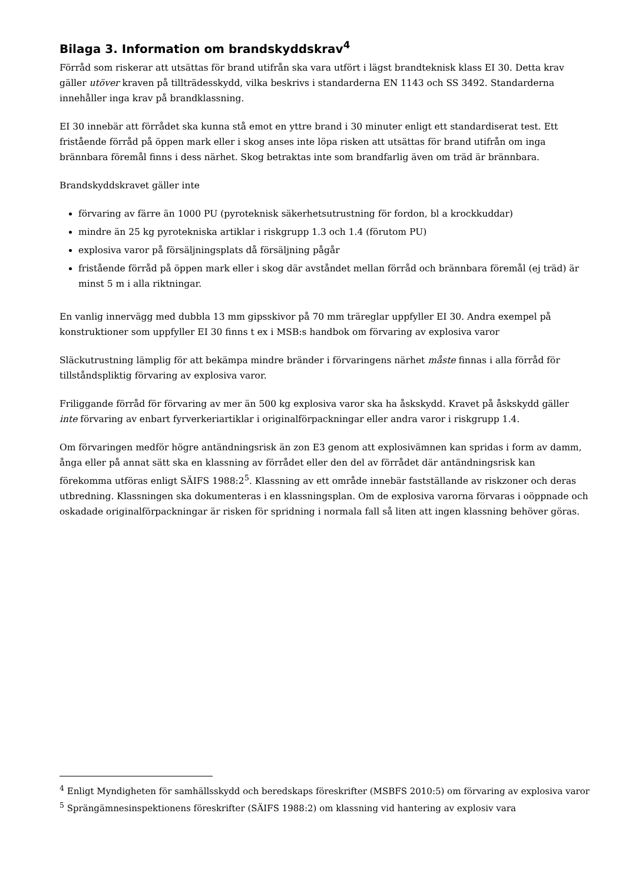Bilaga 3. Information om brandskyddskrav<sup>4</sup>
Förråd som riskerar att utsättas för brand utifrån ska vara utfört i lägst brandteknisk klass EI 30. Detta krav gäller utöver kraven på tillträdesskydd, vilka beskrivs i standarderna EN 1143 och SS 3492. Standarderna innehåller inga krav på brandklassning.
EI 30 innebär att förrådet ska kunna stå emot en yttre brand i 30 minuter enligt ett standardiserat test. Ett fristående förråd på öppen mark eller i skog anses inte löpa risken att utsättas för brand utifrån om inga brännbara föremål finns i dess närhet. Skog betraktas inte som brandfarlig även om träd är brännbara.
Brandskyddskravet gäller inte
förvaring av färre än 1000 PU (pyroteknisk säkerhetsutrustning för fordon, bl a krockkuddar)
mindre än 25 kg pyrotekniska artiklar i riskgrupp 1.3 och 1.4 (förutom PU)
explosiva varor på försäljningsplats då försäljning pågår
fristående förråd på öppen mark eller i skog där avståndet mellan förråd och brännbara föremål (ej träd) är minst 5 m i alla riktningar.
En vanlig innervägg med dubbla 13 mm gipsskivor på 70 mm träreglar uppfyller EI 30. Andra exempel på konstruktioner som uppfyller EI 30 finns t ex i MSB:s handbok om förvaring av explosiva varor
Släckutrustning lämplig för att bekämpa mindre bränder i förvaringens närhet måste finnas i alla förråd för tillståndspliktig förvaring av explosiva varor.
Friliggande förråd för förvaring av mer än 500 kg explosiva varor ska ha åskskydd. Kravet på åskskydd gäller inte förvaring av enbart fyrverkeriartiklar i originalförpackningar eller andra varor i riskgrupp 1.4.
Om förvaringen medför högre antändningsrisk än zon E3 genom att explosivämnen kan spridas i form av damm, ånga eller på annat sätt ska en klassning av förrådet eller den del av förrådet där antändningsrisk kan förekomma utföras enligt SÄIFS 1988:2<sup>5</sup>. Klassning av ett område innebär fastställande av riskzoner och deras utbredning. Klassningen ska dokumenteras i en klassningsplan. Om de explosiva varorna förvaras i oöppnade och oskadade originalförpackningar är risken för spridning i normala fall så liten att ingen klassning behöver göras.
<sup>4</sup> Enligt Myndigheten för samhällsskydd och beredskaps föreskrifter (MSBFS 2010:5) om förvaring av explosiva varor
<sup>5</sup> Sprängämnesinspektionens föreskrifter (SÄIFS 1988:2) om klassning vid hantering av explosiv vara